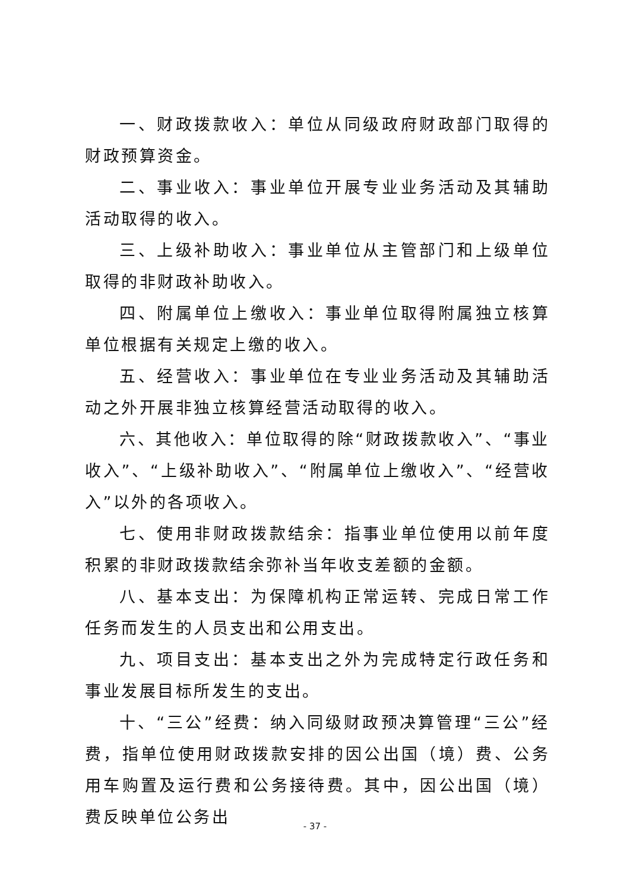一、财政拨款收入：单位从同级政府财政部门取得的财政预算资金。
二、事业收入：事业单位开展专业业务活动及其辅助活动取得的收入。
三、上级补助收入：事业单位从主管部门和上级单位取得的非财政补助收入。
四、附属单位上缴收入：事业单位取得附属独立核算单位根据有关规定上缴的收入。
五、经营收入：事业单位在专业业务活动及其辅助活动之外开展非独立核算经营活动取得的收入。
六、其他收入：单位取得的除“财政拨款收入”、“事业收入”、“上级补助收入”、“附属单位上缴收入”、“经营收入”以外的各项收入。
七、使用非财政拨款结余：指事业单位使用以前年度积累的非财政拨款结余弥补当年收支差额的金额。
八、基本支出：为保障机构正常运转、完成日常工作任务而发生的人员支出和公用支出。
九、项目支出：基本支出之外为完成特定行政任务和事业发展目标所发生的支出。
十、“三公”经费：纳入同级财政预决算管理“三公”经费，指单位使用财政拨款安排的因公出国（境）费、公务用车购置及运行费和公务接待费。其中，因公出国（境）费反映单位公务出
- 37 -